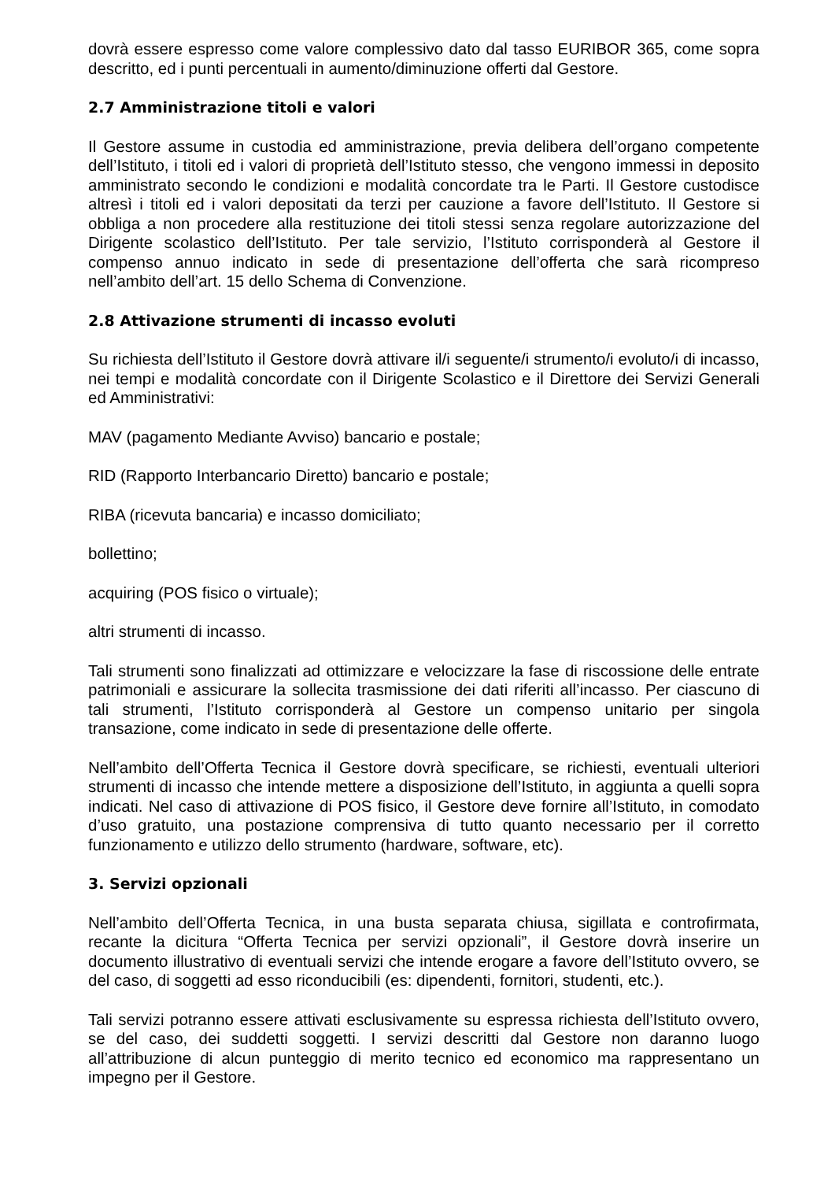dovrà essere espresso come valore complessivo dato dal tasso EURIBOR 365, come sopra descritto, ed i punti percentuali in aumento/diminuzione offerti dal Gestore.
2.7 Amministrazione titoli e valori
Il Gestore assume in custodia ed amministrazione, previa delibera dell’organo competente dell’Istituto, i titoli ed i valori di proprietà dell’Istituto stesso, che vengono immessi in deposito amministrato secondo le condizioni e modalità concordate tra le Parti. Il Gestore custodisce altresì i titoli ed i valori depositati da terzi per cauzione a favore dell’Istituto. Il Gestore si obbliga a non procedere alla restituzione dei titoli stessi senza regolare autorizzazione del Dirigente scolastico dell’Istituto. Per tale servizio, l’Istituto corrisponderà al Gestore il compenso annuo indicato in sede di presentazione dell’offerta che sarà ricompreso nell’ambito dell’art. 15 dello Schema di Convenzione.
2.8 Attivazione strumenti di incasso evoluti
Su richiesta dell’Istituto il Gestore dovrà attivare il/i seguente/i strumento/i evoluto/i di incasso, nei tempi e modalità concordate con il Dirigente Scolastico e il Direttore dei Servizi Generali ed Amministrativi:
MAV (pagamento Mediante Avviso) bancario e postale;
RID (Rapporto Interbancario Diretto) bancario e postale;
RIBA (ricevuta bancaria) e incasso domiciliato;
bollettino;
acquiring (POS fisico o virtuale);
altri strumenti di incasso.
Tali strumenti sono finalizzati ad ottimizzare e velocizzare la fase di riscossione delle entrate patrimoniali e assicurare la sollecita trasmissione dei dati riferiti all’incasso. Per ciascuno di tali strumenti, l’Istituto corrisponderà al Gestore un compenso unitario per singola transazione, come indicato in sede di presentazione delle offerte.
Nell’ambito dell’Offerta Tecnica il Gestore dovrà specificare, se richiesti, eventuali ulteriori strumenti di incasso che intende mettere a disposizione dell’Istituto, in aggiunta a quelli sopra indicati. Nel caso di attivazione di POS fisico, il Gestore deve fornire all’Istituto, in comodato d’uso gratuito, una postazione comprensiva di tutto quanto necessario per il corretto funzionamento e utilizzo dello strumento (hardware, software, etc).
3. Servizi opzionali
Nell’ambito dell’Offerta Tecnica, in una busta separata chiusa, sigillata e controfirmata, recante la dicitura “Offerta Tecnica per servizi opzionali”, il Gestore dovrà inserire un documento illustrativo di eventuali servizi che intende erogare a favore dell’Istituto ovvero, se del caso, di soggetti ad esso riconducibili (es: dipendenti, fornitori, studenti, etc.).
Tali servizi potranno essere attivati esclusivamente su espressa richiesta dell’Istituto ovvero, se del caso, dei suddetti soggetti. I servizi descritti dal Gestore non daranno luogo all’attribuzione di alcun punteggio di merito tecnico ed economico ma rappresentano un impegno per il Gestore.